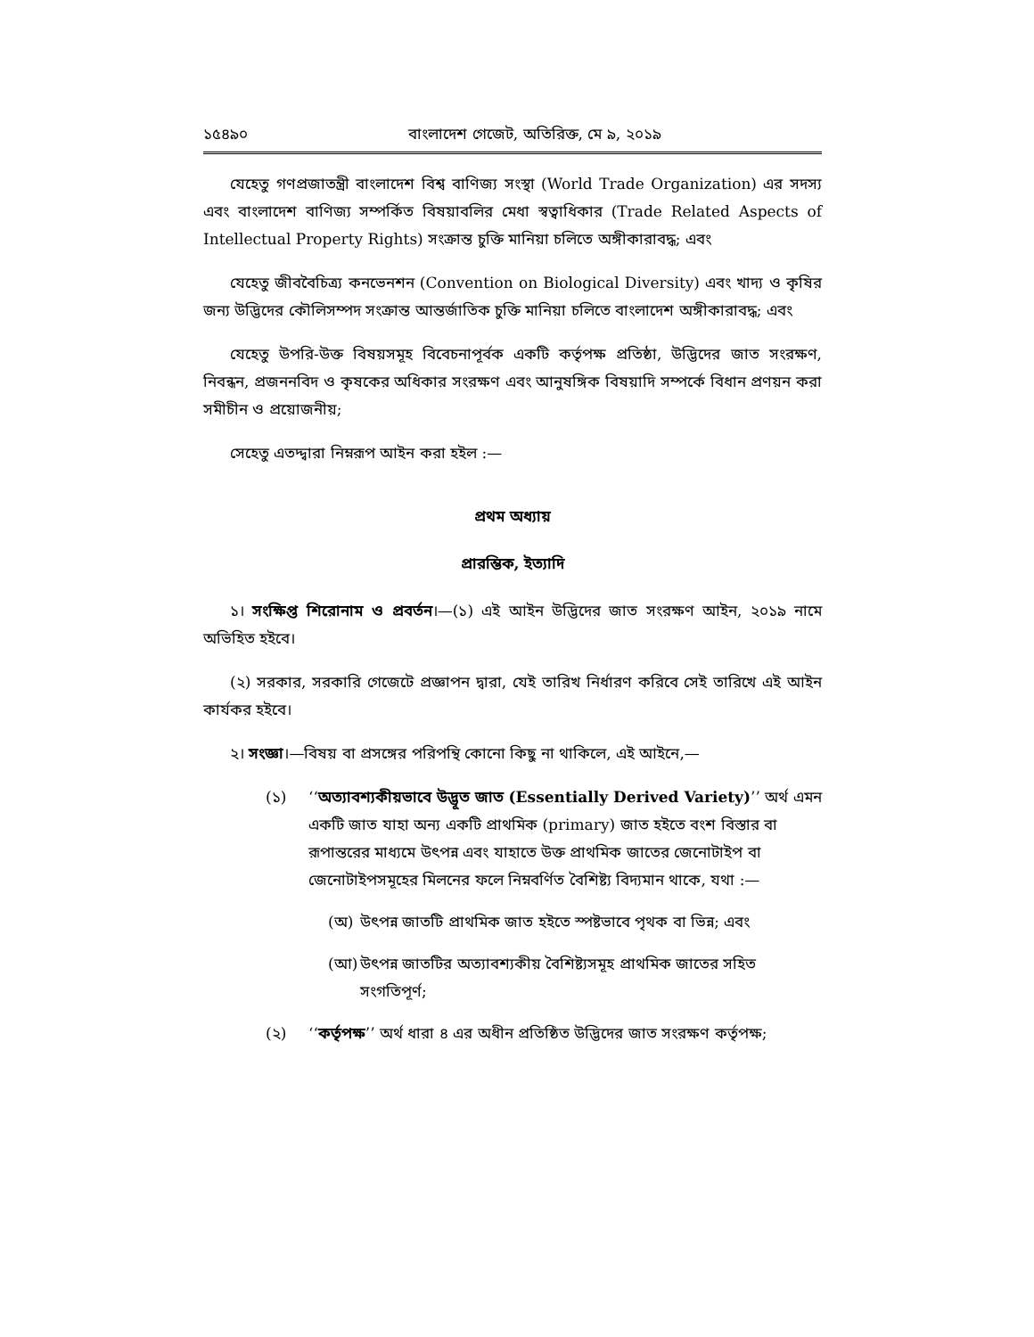১৫৪৯০ বাংলাদেশ গেজেট, অতিরিক্ত, মে ৯, ২০১৯
যেহেতু গণপ্রজাতন্ত্রী বাংলাদেশ বিশ্ব বাণিজ্য সংস্থা (World Trade Organization) এর সদস্য এবং বাংলাদেশ বাণিজ্য সম্পর্কিত বিষয়াবলির মেধা স্বত্বাধিকার (Trade Related Aspects of Intellectual Property Rights) সংক্রান্ত চুক্তি মানিয়া চলিতে অঙ্গীকারাবদ্ধ; এবং
যেহেতু জীববৈচিত্র্য কনভেনশন (Convention on Biological Diversity) এবং খাদ্য ও কৃষির জন্য উদ্ভিদের কৌলিসম্পদ সংক্রান্ত আন্তর্জাতিক চুক্তি মানিয়া চলিতে বাংলাদেশ অঙ্গীকারাবদ্ধ; এবং
যেহেতু উপরি-উক্ত বিষয়সমূহ বিবেচনাপূর্বক একটি কর্তৃপক্ষ প্রতিষ্ঠা, উদ্ভিদের জাত সংরক্ষণ, নিবন্ধন, প্রজননবিদ ও কৃষকের অধিকার সংরক্ষণ এবং আনুষঙ্গিক বিষয়াদি সম্পর্কে বিধান প্রণয়ন করা সমীচীন ও প্রয়োজনীয়;
সেহেতু এতদ্দ্বারা নিম্নরূপ আইন করা হইল :—
প্রথম অধ্যায়
প্রারম্ভিক, ইত্যাদি
১। সংক্ষিপ্ত শিরোনাম ও প্রবর্তন।—(১) এই আইন উদ্ভিদের জাত সংরক্ষণ আইন, ২০১৯ নামে অভিহিত হইবে।
(২) সরকার, সরকারি গেজেটে প্রজ্ঞাপন দ্বারা, যেই তারিখ নির্ধারণ করিবে সেই তারিখে এই আইন কার্যকর হইবে।
২। সংজ্ঞা।—বিষয় বা প্রসঙ্গের পরিপন্থি কোনো কিছু না থাকিলে, এই আইনে,—
(১) ‘‘অত্যাবশ্যকীয়ভাবে উদ্ভূত জাত (Essentially Derived Variety)’’ অর্থ এমন একটি জাত যাহা অন্য একটি প্রাথমিক (primary) জাত হইতে বংশ বিস্তার বা রূপান্তরের মাধ্যমে উৎপন্ন এবং যাহাতে উক্ত প্রাথমিক জাতের জেনোটাইপ বা জেনোটাইপসমূহের মিলনের ফলে নিম্নবর্ণিত বৈশিষ্ট্য বিদ্যমান থাকে, যথা :—
(অ) উৎপন্ন জাতটি প্রাথমিক জাত হইতে স্পষ্টভাবে পৃথক বা ভিন্ন; এবং
(আ) উৎপন্ন জাতটির অত্যাবশ্যকীয় বৈশিষ্ট্যসমূহ প্রাথমিক জাতের সহিত সংগতিপূর্ণ;
(২) ‘‘কর্তৃপক্ষ’’ অর্থ ধারা ৪ এর অধীন প্রতিষ্ঠিত উদ্ভিদের জাত সংরক্ষণ কর্তৃপক্ষ;